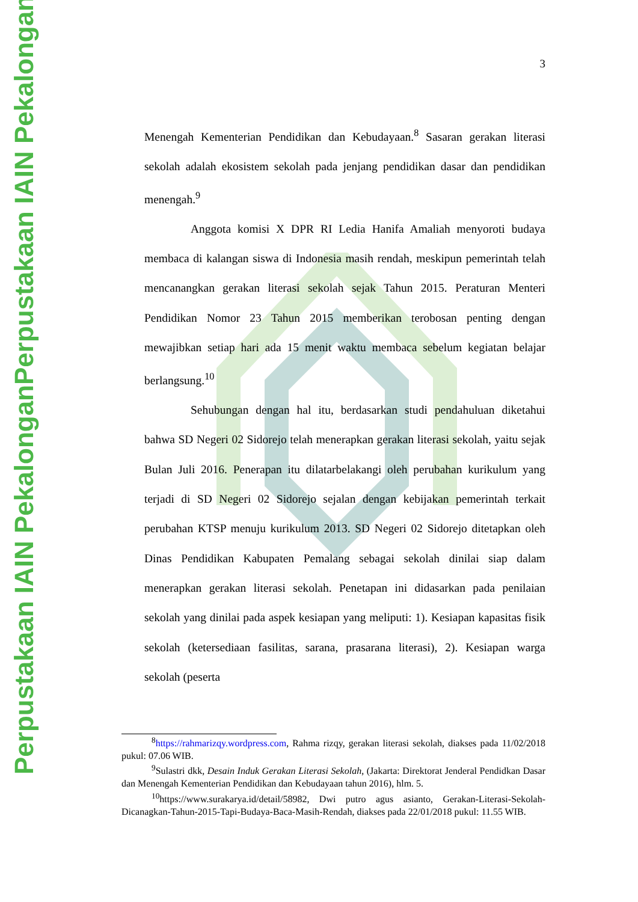Perpustakaan IAIN Pekalongan
Perpustakaan IAIN Pekalongan
3
Menengah Kementerian Pendidikan dan Kebudayaan.<sup>8</sup> Sasaran gerakan literasi sekolah adalah ekosistem sekolah pada jenjang pendidikan dasar dan pendidikan menengah.<sup>9</sup>
Anggota komisi X DPR RI Ledia Hanifa Amaliah menyoroti budaya membaca di kalangan siswa di Indonesia masih rendah, meskipun pemerintah telah mencanangkan gerakan literasi sekolah sejak Tahun 2015. Peraturan Menteri Pendidikan Nomor 23 Tahun 2015 memberikan terobosan penting dengan mewajibkan setiap hari ada 15 menit waktu membaca sebelum kegiatan belajar berlangsung.<sup>10</sup>
Sehubungan dengan hal itu, berdasarkan studi pendahuluan diketahui bahwa SD Negeri 02 Sidorejo telah menerapkan gerakan literasi sekolah, yaitu sejak Bulan Juli 2016. Penerapan itu dilatarbelakangi oleh perubahan kurikulum yang terjadi di SD Negeri 02 Sidorejo sejalan dengan kebijakan pemerintah terkait perubahan KTSP menuju kurikulum 2013. SD Negeri 02 Sidorejo ditetapkan oleh Dinas Pendidikan Kabupaten Pemalang sebagai sekolah dinilai siap dalam menerapkan gerakan literasi sekolah. Penetapan ini didasarkan pada penilaian sekolah yang dinilai pada aspek kesiapan yang meliputi: 1). Kesiapan kapasitas fisik sekolah (ketersediaan fasilitas, sarana, prasarana literasi), 2). Kesiapan warga sekolah (peserta
<sup>8</sup> https://rahmarizqy.wordpress.com, Rahma rizqy, gerakan literasi sekolah, diakses pada 11/02/2018 pukul: 07.06 WIB.
<sup>9</sup> Sulastri dkk, Desain Induk Gerakan Literasi Sekolah, (Jakarta: Direktorat Jenderal Pendidkan Dasar dan Menengah Kementerian Pendidikan dan Kebudayaan tahun 2016), hlm. 5.
<sup>10</sup> https://www.surakarya.id/detail/58982, Dwi putro agus asianto, Gerakan-Literasi-Sekolah-Dicanagkan-Tahun-2015-Tapi-Budaya-Baca-Masih-Rendah, diakses pada 22/01/2018 pukul: 11.55 WIB.